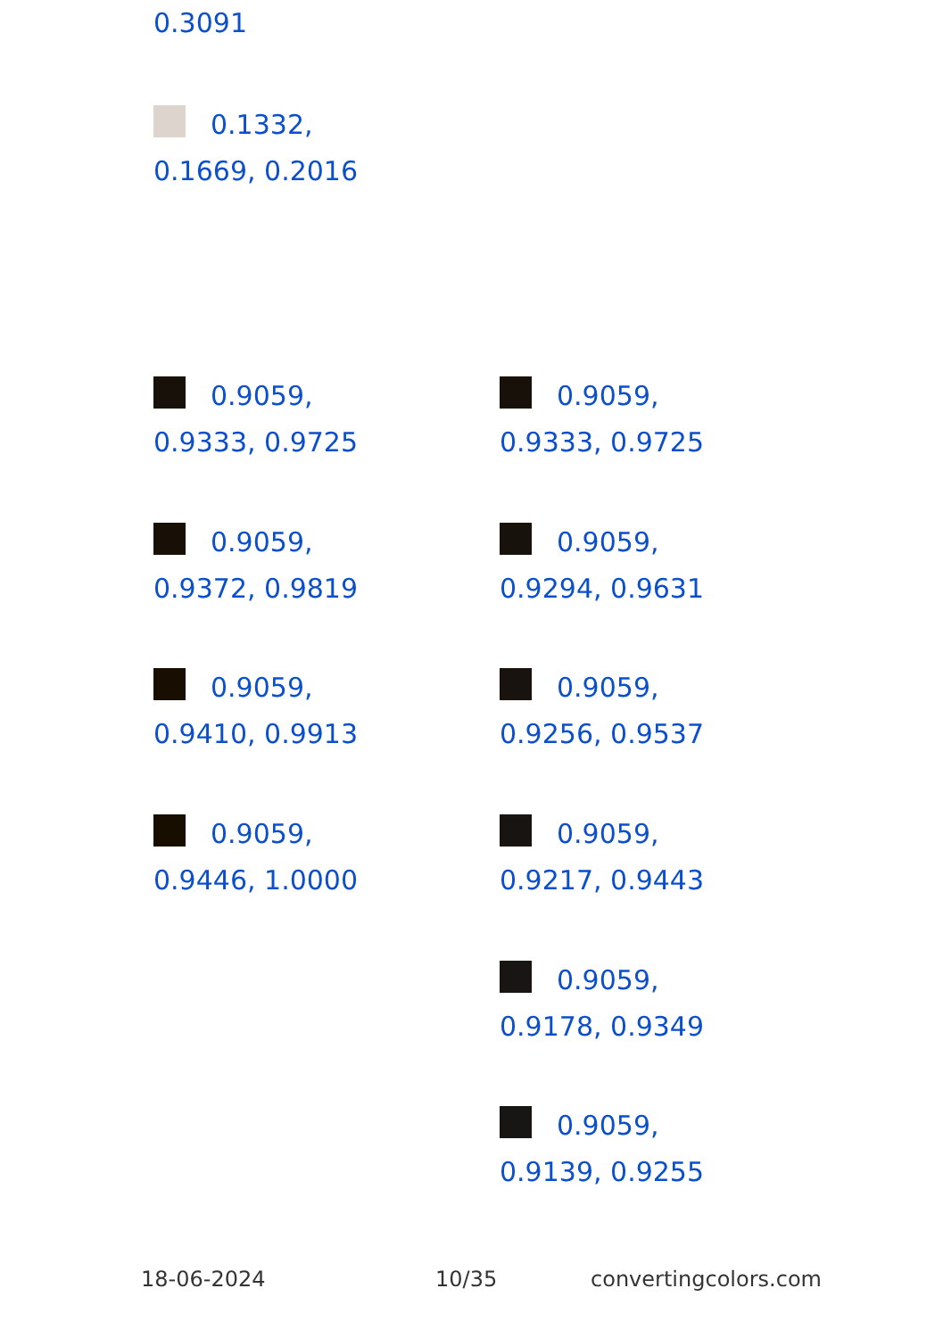0.3091
0.1332, 0.1669, 0.2016
0.9059, 0.9333, 0.9725
0.9059, 0.9333, 0.9725
0.9059, 0.9372, 0.9819
0.9059, 0.9294, 0.9631
0.9059, 0.9410, 0.9913
0.9059, 0.9256, 0.9537
0.9059, 0.9446, 1.0000
0.9059, 0.9217, 0.9443
0.9059, 0.9178, 0.9349
0.9059, 0.9139, 0.9255
18-06-2024 10/35 convertingcolors.com